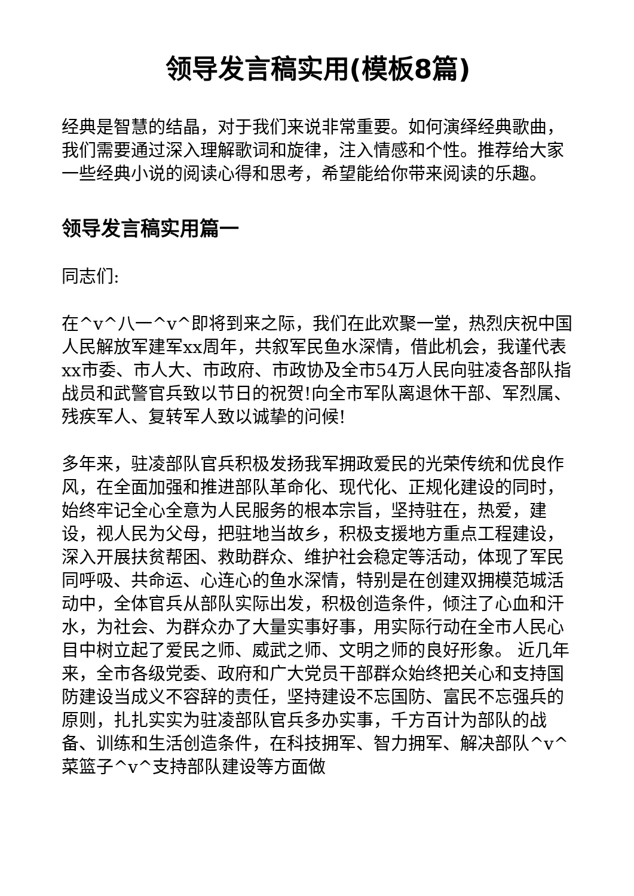领导发言稿实用(模板8篇)
经典是智慧的结晶，对于我们来说非常重要。如何演绎经典歌曲，我们需要通过深入理解歌词和旋律，注入情感和个性。推荐给大家一些经典小说的阅读心得和思考，希望能给你带来阅读的乐趣。
领导发言稿实用篇一
同志们:
在^v^八一^v^即将到来之际，我们在此欢聚一堂，热烈庆祝中国人民解放军建军xx周年，共叙军民鱼水深情，借此机会，我谨代表xx市委、市人大、市政府、市政协及全市54万人民向驻凌各部队指战员和武警官兵致以节日的祝贺!向全市军队离退休干部、军烈属、残疾军人、复转军人致以诚挚的问候!
多年来，驻凌部队官兵积极发扬我军拥政爱民的光荣传统和优良作风，在全面加强和推进部队革命化、现代化、正规化建设的同时，始终牢记全心全意为人民服务的根本宗旨，坚持驻在，热爱，建设，视人民为父母，把驻地当故乡，积极支援地方重点工程建设，深入开展扶贫帮困、救助群众、维护社会稳定等活动，体现了军民同呼吸、共命运、心连心的鱼水深情，特别是在创建双拥模范城活动中，全体官兵从部队实际出发，积极创造条件，倾注了心血和汗水，为社会、为群众办了大量实事好事，用实际行动在全市人民心目中树立起了爱民之师、威武之师、文明之师的良好形象。 近几年来，全市各级党委、政府和广大党员干部群众始终把关心和支持国防建设当成义不容辞的责任，坚持建设不忘国防、富民不忘强兵的原则，扎扎实实为驻凌部队官兵多办实事，千方百计为部队的战备、训练和生活创造条件，在科技拥军、智力拥军、解决部队^v^菜篮子^v^支持部队建设等方面做